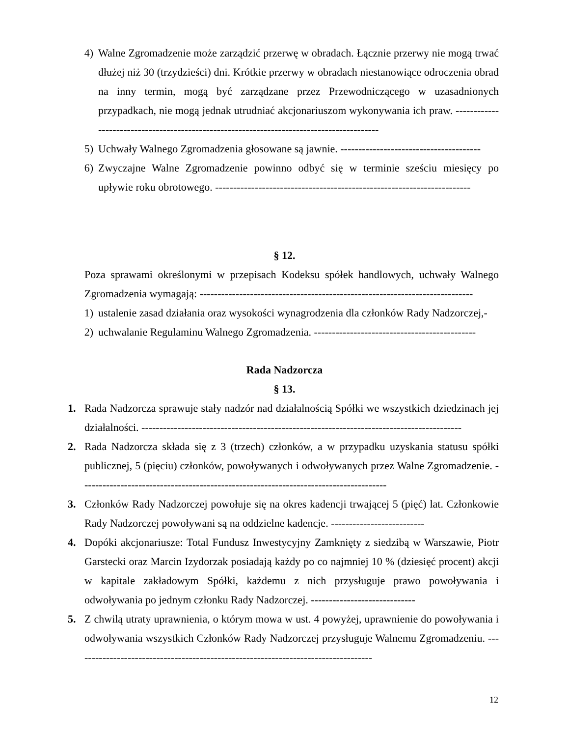4) Walne Zgromadzenie może zarządzić przerwę w obradach. Łącznie przerwy nie mogą trwać dłużej niż 30 (trzydzieści) dni. Krótkie przerwy w obradach niestanowiące odroczenia obrad na inny termin, mogą być zarządzane przez Przewodniczącego w uzasadnionych przypadkach, nie mogą jednak utrudniać akcjonariuszom wykonywania ich praw. ------------------------------------------------------------------------------------------
5) Uchwały Walnego Zgromadzenia głosowane są jawnie. ---------------------------------------
6) Zwyczajne Walne Zgromadzenie powinno odbyć się w terminie sześciu miesięcy po upływie roku obrotowego. -----------------------------------------------------------------------
§ 12.
Poza sprawami określonymi w przepisach Kodeksu spółek handlowych, uchwały Walnego Zgromadzenia wymagają: ----------------------------------------------------------------------------
1) ustalenie zasad działania oraz wysokości wynagrodzenia dla członków Rady Nadzorczej,-
2) uchwalanie Regulaminu Walnego Zgromadzenia. ---------------------------------------------
Rada Nadzorcza
§ 13.
1. Rada Nadzorcza sprawuje stały nadzór nad działalnością Spółki we wszystkich dziedzinach jej działalności. -----------------------------------------------------------------------------------------
2. Rada Nadzorcza składa się z 3 (trzech) członków, a w przypadku uzyskania statusu spółki publicznej, 5 (pięciu) członków, powoływanych i odwoływanych przez Walne Zgromadzenie. -------------------------------------------------------------------------------------
3. Członków Rady Nadzorczej powołuje się na okres kadencji trwającej 5 (pięć) lat. Członkowie Rady Nadzorczej powoływani są na oddzielne kadencje. --------------------------
4. Dopóki akcjonariusze: Total Fundusz Inwestycyjny Zamknięty z siedzibą w Warszawie, Piotr Garstecki oraz Marcin Izydorzak posiadają każdy po co najmniej 10 % (dziesięć procent) akcji w kapitale zakładowym Spółki, każdemu z nich przysługuje prawo powoływania i odwoływania po jednym członku Rady Nadzorczej. -----------------------------
5. Z chwilą utraty uprawnienia, o którym mowa w ust. 4 powyżej, uprawnienie do powoływania i odwoływania wszystkich Członków Rady Nadzorczej przysługuje Walnemu Zgromadzeniu. -----------------------------------------------------------------------------------
12